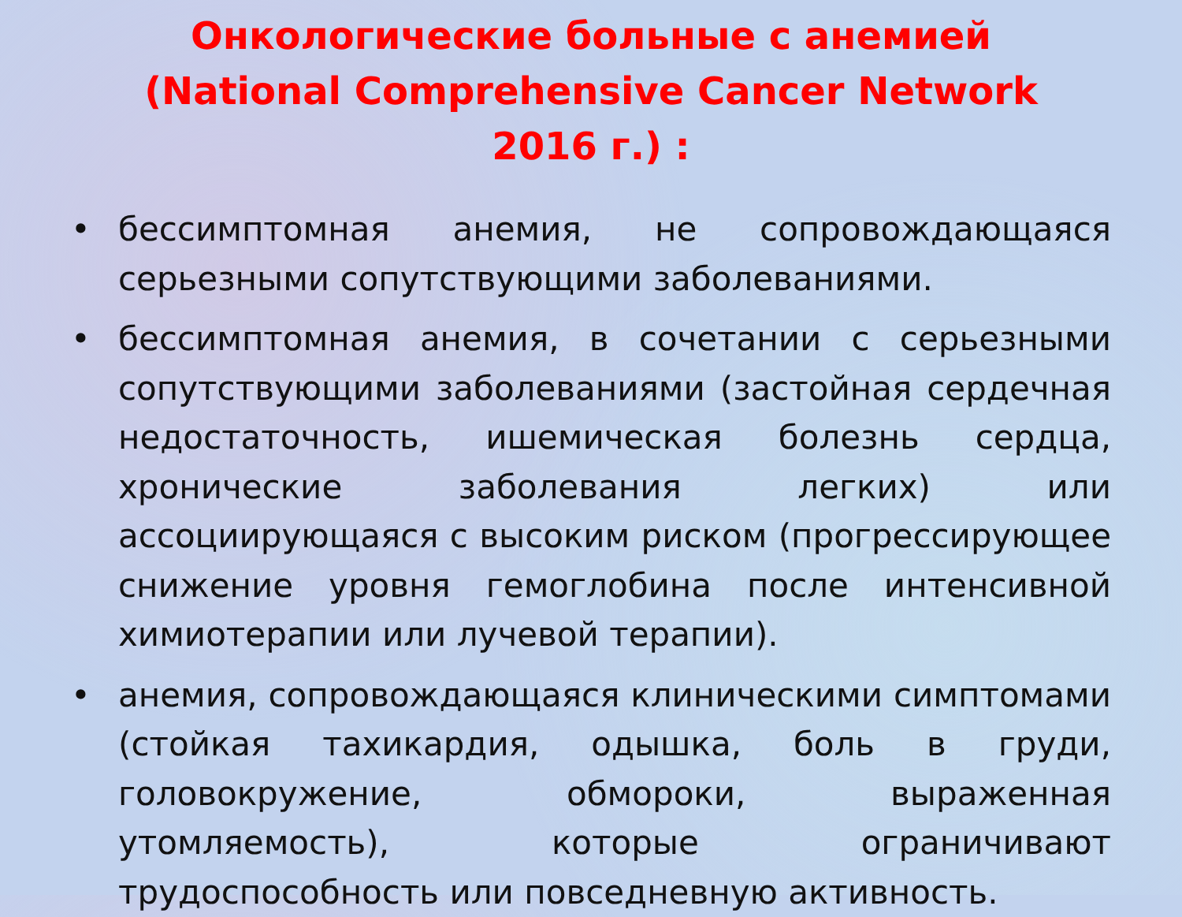Онкологические больные с анемией (National Comprehensive Cancer Network 2016 г.) :
• бессимптомная анемия, не сопровождающаяся серьезными сопутствующими заболеваниями.
• бессимптомная анемия, в сочетании с серьезными сопутствующими заболеваниями (застойная сердечная недостаточность, ишемическая болезнь сердца, хронические заболевания легких) или ассоциирующаяся с высоким риском (прогрессирующее снижение уровня гемоглобина после интенсивной химиотерапии или лучевой терапии).
• анемия, сопровождающаяся клиническими симптомами (стойкая тахикардия, одышка, боль в груди, головокружение, обмороки, выраженная утомляемость), которые ограничивают трудоспособность или повседневную активность.